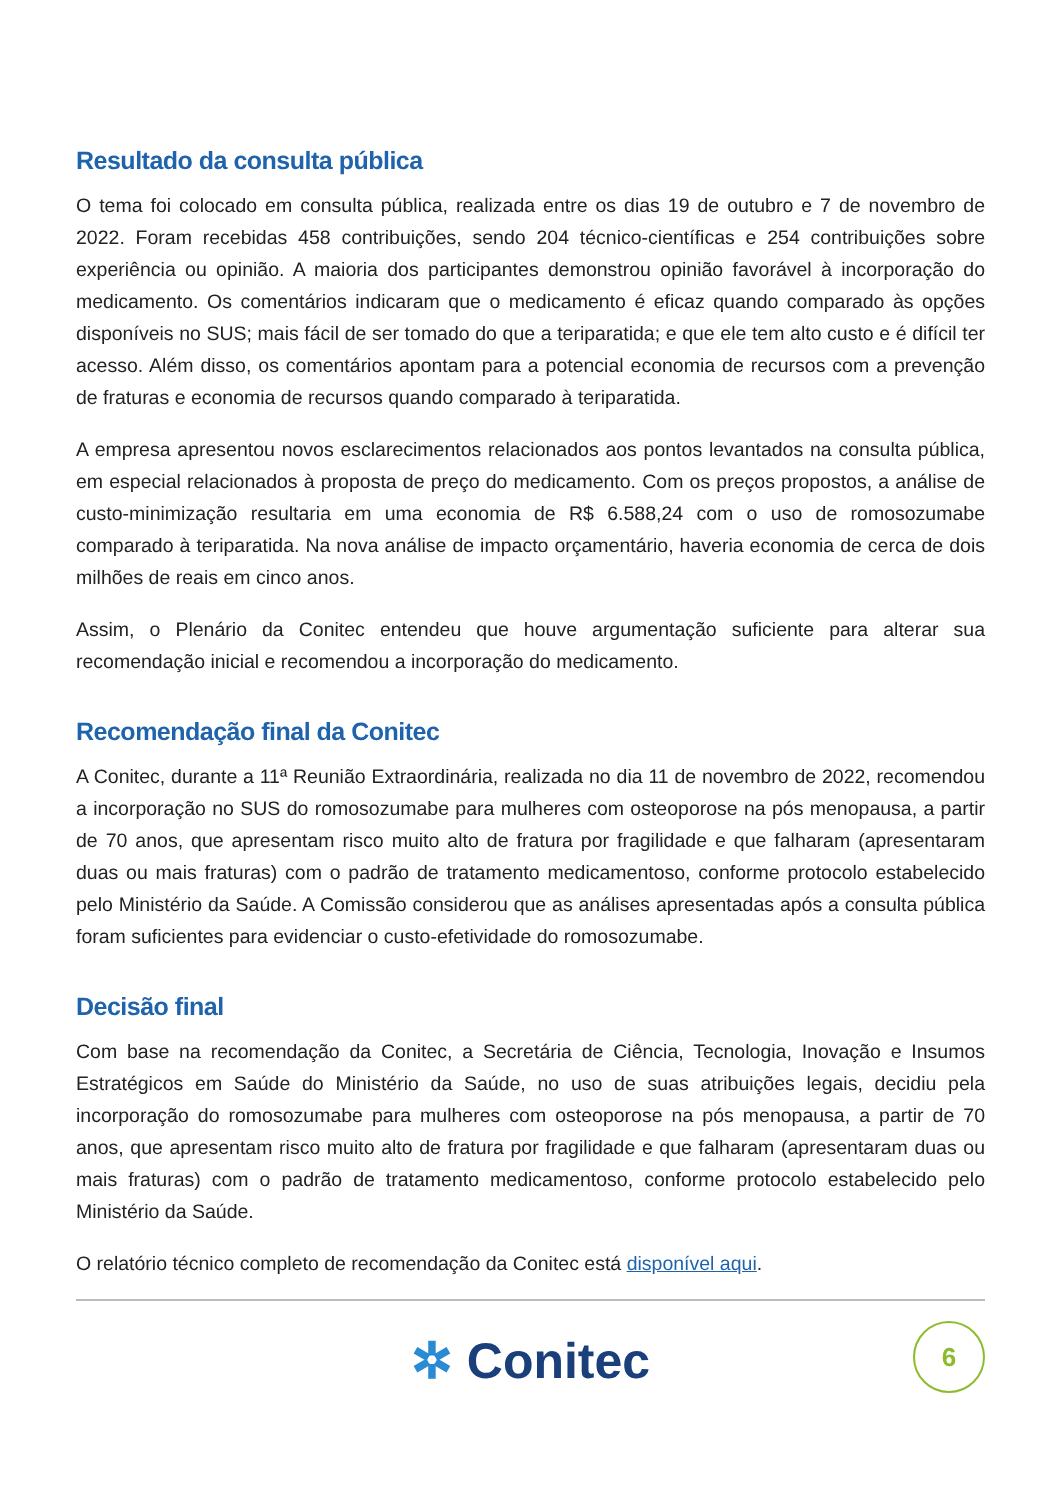Resultado da consulta pública
O tema foi colocado em consulta pública, realizada entre os dias 19 de outubro e 7 de novembro de 2022. Foram recebidas 458 contribuições, sendo 204 técnico-científicas e 254 contribuições sobre experiência ou opinião. A maioria dos participantes demonstrou opinião favorável à incorporação do medicamento. Os comentários indicaram que o medicamento é eficaz quando comparado às opções disponíveis no SUS; mais fácil de ser tomado do que a teriparatida; e que ele tem alto custo e é difícil ter acesso. Além disso, os comentários apontam para a potencial economia de recursos com a prevenção de fraturas e economia de recursos quando comparado à teriparatida.
A empresa apresentou novos esclarecimentos relacionados aos pontos levantados na consulta pública, em especial relacionados à proposta de preço do medicamento. Com os preços propostos, a análise de custo-minimização resultaria em uma economia de R$ 6.588,24 com o uso de romosozumabe comparado à teriparatida. Na nova análise de impacto orçamentário, haveria economia de cerca de dois milhões de reais em cinco anos.
Assim, o Plenário da Conitec entendeu que houve argumentação suficiente para alterar sua recomendação inicial e recomendou a incorporação do medicamento.
Recomendação final da Conitec
A Conitec, durante a 11ª Reunião Extraordinária, realizada no dia 11 de novembro de 2022, recomendou a incorporação no SUS do romosozumabe para mulheres com osteoporose na pós menopausa, a partir de 70 anos, que apresentam risco muito alto de fratura por fragilidade e que falharam (apresentaram duas ou mais fraturas) com o padrão de tratamento medicamentoso, conforme protocolo estabelecido pelo Ministério da Saúde. A Comissão considerou que as análises apresentadas após a consulta pública foram suficientes para evidenciar o custo-efetividade do romosozumabe.
Decisão final
Com base na recomendação da Conitec, a Secretária de Ciência, Tecnologia, Inovação e Insumos Estratégicos em Saúde do Ministério da Saúde, no uso de suas atribuições legais, decidiu pela incorporação do romosozumabe para mulheres com osteoporose na pós menopausa, a partir de 70 anos, que apresentam risco muito alto de fratura por fragilidade e que falharam (apresentaram duas ou mais fraturas) com o padrão de tratamento medicamentoso, conforme protocolo estabelecido pelo Ministério da Saúde.
O relatório técnico completo de recomendação da Conitec está disponível aqui.
✲ Conitec
6